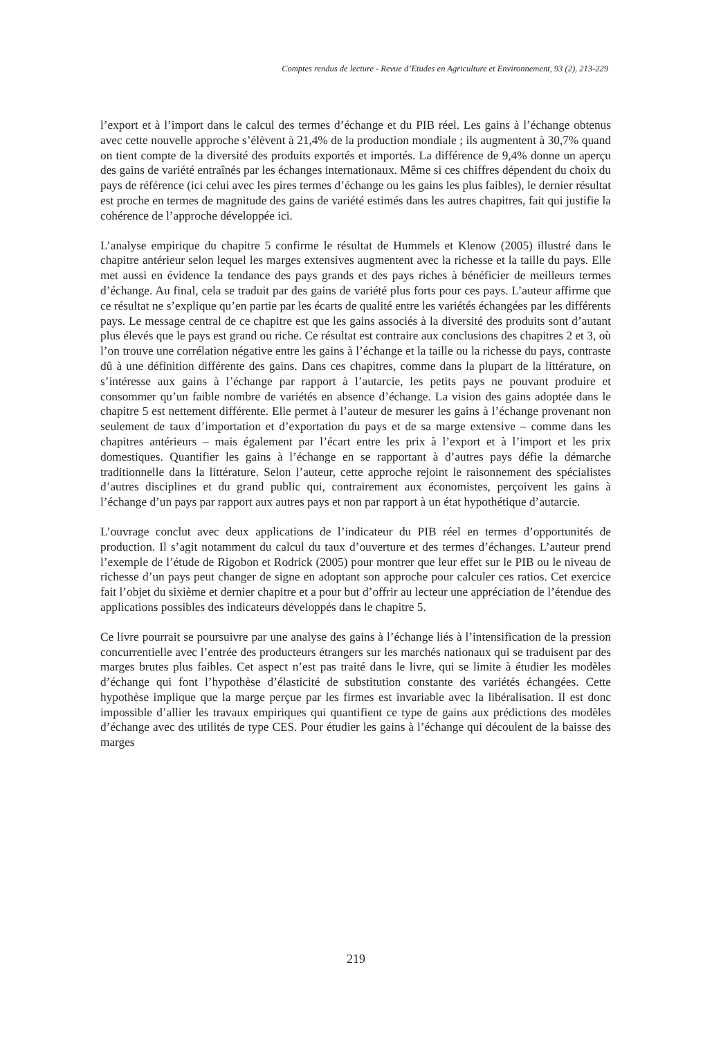Comptes rendus de lecture - Revue d’Etudes en Agriculture et Environnement, 93 (2), 213-229
l’export et à l’import dans le calcul des termes d’échange et du PIB réel. Les gains à l’échange obtenus avec cette nouvelle approche s’élèvent à 21,4% de la production mondiale ; ils augmentent à 30,7% quand on tient compte de la diversité des produits exportés et importés. La différence de 9,4% donne un aperçu des gains de variété entraînés par les échanges internationaux. Même si ces chiffres dépendent du choix du pays de référence (ici celui avec les pires termes d’échange ou les gains les plus faibles), le dernier résultat est proche en termes de magnitude des gains de variété estimés dans les autres chapitres, fait qui justifie la cohérence de l’approche développée ici.
L’analyse empirique du chapitre 5 confirme le résultat de Hummels et Klenow (2005) illustré dans le chapitre antérieur selon lequel les marges extensives augmentent avec la richesse et la taille du pays. Elle met aussi en évidence la tendance des pays grands et des pays riches à bénéficier de meilleurs termes d’échange. Au final, cela se traduit par des gains de variété plus forts pour ces pays. L’auteur affirme que ce résultat ne s’explique qu’en partie par les écarts de qualité entre les variétés échangées par les différents pays. Le message central de ce chapitre est que les gains associés à la diversité des produits sont d’autant plus élevés que le pays est grand ou riche. Ce résultat est contraire aux conclusions des chapitres 2 et 3, où l’on trouve une corrélation négative entre les gains à l’échange et la taille ou la richesse du pays, contraste dû à une définition différente des gains. Dans ces chapitres, comme dans la plupart de la littérature, on s’intéresse aux gains à l’échange par rapport à l’autarcie, les petits pays ne pouvant produire et consommer qu’un faible nombre de variétés en absence d’échange. La vision des gains adoptée dans le chapitre 5 est nettement différente. Elle permet à l’auteur de mesurer les gains à l’échange provenant non seulement de taux d’importation et d’exportation du pays et de sa marge extensive – comme dans les chapitres antérieurs – mais également par l’écart entre les prix à l’export et à l’import et les prix domestiques. Quantifier les gains à l’échange en se rapportant à d’autres pays défie la démarche traditionnelle dans la littérature. Selon l’auteur, cette approche rejoint le raisonnement des spécialistes d’autres disciplines et du grand public qui, contrairement aux économistes, perçoivent les gains à l’échange d’un pays par rapport aux autres pays et non par rapport à un état hypothétique d’autarcie.
L’ouvrage conclut avec deux applications de l’indicateur du PIB réel en termes d’opportunités de production. Il s’agit notamment du calcul du taux d’ouverture et des termes d’échanges. L’auteur prend l’exemple de l’étude de Rigobon et Rodrick (2005) pour montrer que leur effet sur le PIB ou le niveau de richesse d’un pays peut changer de signe en adoptant son approche pour calculer ces ratios. Cet exercice fait l’objet du sixième et dernier chapitre et a pour but d’offrir au lecteur une appréciation de l’étendue des applications possibles des indicateurs développés dans le chapitre 5.
Ce livre pourrait se poursuivre par une analyse des gains à l’échange liés à l’intensification de la pression concurrentielle avec l’entrée des producteurs étrangers sur les marchés nationaux qui se traduisent par des marges brutes plus faibles. Cet aspect n’est pas traité dans le livre, qui se limite à étudier les modèles d’échange qui font l’hypothèse d’élasticité de substitution constante des variétés échangées. Cette hypothèse implique que la marge perçue par les firmes est invariable avec la libéralisation. Il est donc impossible d’allier les travaux empiriques qui quantifient ce type de gains aux prédictions des modèles d’échange avec des utilités de type CES. Pour étudier les gains à l’échange qui découlent de la baisse des marges
219